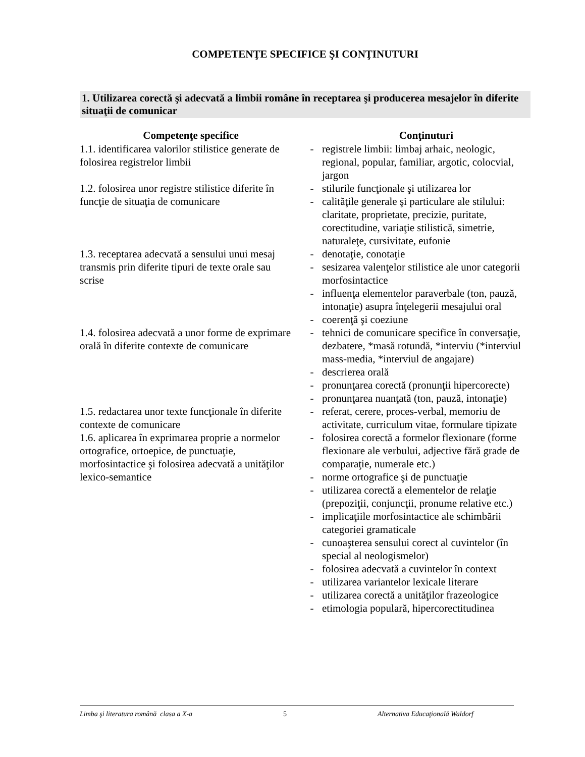COMPETENŢE SPECIFICE ŞI CONŢINUTURI
1. Utilizarea corectă şi adecvată a limbii române în receptarea şi producerea mesajelor în diferite situaţii de comunicar
| Competenţe specifice | | Conţinuturi |
| --- | --- | --- |
| 1.1. identificarea valorilor stilistice generate de folosirea registrelor limbii | - | registrele limbii: limbaj arhaic, neologic, regional, popular, familiar, argotic, colocvial, jargon |
| 1.2. folosirea unor registre stilistice diferite în funcţie de situaţia de comunicare | - | stilurile funcţionale şi utilizarea lor |
| | - | calităţile generale şi particulare ale stilului: claritate, proprietate, precizie, puritate, corectitudine, variaţie stilistică, simetrie, naturaleţe, cursivitate, eufonie |
| 1.3. receptarea adecvată a sensului unui mesaj transmis prin diferite tipuri de texte orale sau scrise | - | denotaţie, conotaţie |
| | - | sesizarea valenţelor stilistice ale unor categorii morfosintactice |
| | - | influenţa elementelor paraverbale (ton, pauză, intonaţie) asupra înţelegerii mesajului oral |
| | - | coerenţă şi coeziune |
| 1.4. folosirea adecvată a unor forme de exprimare orală în diferite contexte de comunicare | - | tehnici de comunicare specifice în conversaţie, dezbatere, *masă rotundă, *interviu (*interviul mass-media, *interviul de angajare) |
| | - | descrierea orală |
| | - | pronunţarea corectă (pronunţii hipercorecte) |
| | - | pronunţarea nuanţată (ton, pauză, intonaţie) |
| 1.5. redactarea unor texte funcţionale în diferite contexte de comunicare | - | referat, cerere, proces-verbal, memoriu de activitate, curriculum vitae, formulare tipizate |
| 1.6. aplicarea în exprimarea proprie a normelor ortografice, ortoepice, de punctuaţie, morfosintactice şi folosirea adecvată a unităţilor lexico-semantice | - | folosirea corectă a formelor flexionare (forme flexionare ale verbului, adjective fără grade de comparaţie, numerale etc.) |
| | - | norme ortografice şi de punctuaţie |
| | - | utilizarea corectă a elementelor de relaţie (prepoziţii, conjuncţii, pronume relative etc.) |
| | - | implicaţiile morfosintactice ale schimbării categoriei gramaticale |
| | - | cunoaşterea sensului corect al cuvintelor (în special al neologismelor) |
| | - | folosirea adecvată a cuvintelor în context |
| | - | utilizarea variantelor lexicale literare |
| | - | utilizarea corectă a unităţilor frazeologice |
| | - | etimologia populară, hipercorectitudinea |
Limba şi literatura română clasa a X-a 5 Alternativa Educaţională Waldorf